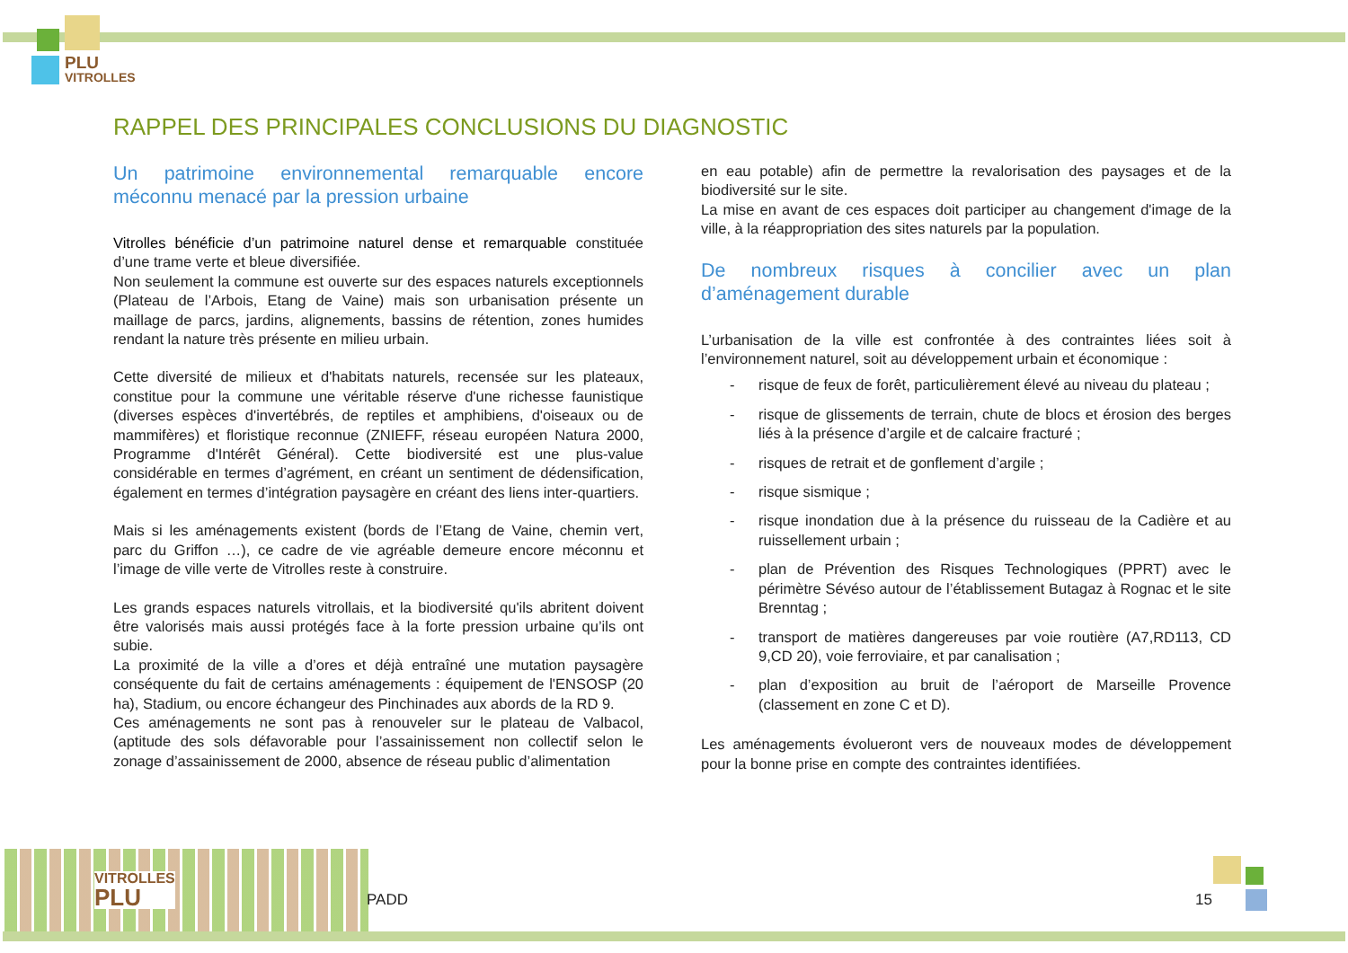PLU
VITROLLES
RAPPEL DES PRINCIPALES CONCLUSIONS DU DIAGNOSTIC
Un patrimoine environnemental remarquable encore méconnu menacé par la pression urbaine
Vitrolles bénéficie d’un patrimoine naturel dense et remarquable constituée d’une trame verte et bleue diversifiée.
Non seulement la commune est ouverte sur des espaces naturels exceptionnels (Plateau de l’Arbois, Etang de Vaine) mais son urbanisation présente un maillage de parcs, jardins, alignements, bassins de rétention, zones humides rendant la nature très présente en milieu urbain.
Cette diversité de milieux et d'habitats naturels, recensée sur les plateaux, constitue pour la commune une véritable réserve d'une richesse faunistique (diverses espèces d'invertébrés, de reptiles et amphibiens, d'oiseaux ou de mammifères) et floristique reconnue (ZNIEFF, réseau européen Natura 2000, Programme d'Intérêt Général). Cette biodiversité est une plus-value considérable en termes d’agrément, en créant un sentiment de dédensification, également en termes d’intégration paysagère en créant des liens inter-quartiers.
Mais si les aménagements existent (bords de l’Etang de Vaine, chemin vert, parc du Griffon …), ce cadre de vie agréable demeure encore méconnu et l’image de ville verte de Vitrolles reste à construire.
Les grands espaces naturels vitrollais, et la biodiversité qu'ils abritent doivent être valorisés mais aussi protégés face à la forte pression urbaine qu’ils ont subie.
La proximité de la ville a d’ores et déjà entraîné une mutation paysagère conséquente du fait de certains aménagements : équipement de l'ENSOSP (20 ha), Stadium, ou encore échangeur des Pinchinades aux abords de la RD 9.
Ces aménagements ne sont pas à renouveler sur le plateau de Valbacol, (aptitude des sols défavorable pour l’assainissement non collectif selon le zonage d’assainissement de 2000, absence de réseau public d’alimentation
en eau potable) afin de permettre la revalorisation des paysages et de la biodiversité sur le site.
La mise en avant de ces espaces doit participer au changement d'image de la ville, à la réappropriation des sites naturels par la population.
De nombreux risques à concilier avec un plan d’aménagement durable
L’urbanisation de la ville est confrontée à des contraintes liées soit à l’environnement naturel, soit au développement urbain et économique :
- risque de feux de forêt, particulièrement élevé au niveau du plateau ;
- risque de glissements de terrain, chute de blocs et érosion des berges liés à la présence d’argile et de calcaire fracturé ;
- risques de retrait et de gonflement d’argile ;
- risque sismique ;
- risque inondation due à la présence du ruisseau de la Cadière et au ruissellement urbain ;
- plan de Prévention des Risques Technologiques (PPRT) avec le périmètre Sévéso autour de l’établissement Butagaz à Rognac et le site Brenntag ;
- transport de matières dangereuses par voie routière (A7,RD113, CD 9,CD 20), voie ferroviaire, et par canalisation ;
- plan d’exposition au bruit de l’aéroport de Marseille Provence (classement en zone C et D).
Les aménagements évolueront vers de nouveaux modes de développement pour la bonne prise en compte des contraintes identifiées.
VITROLLES
PLU
PADD 15